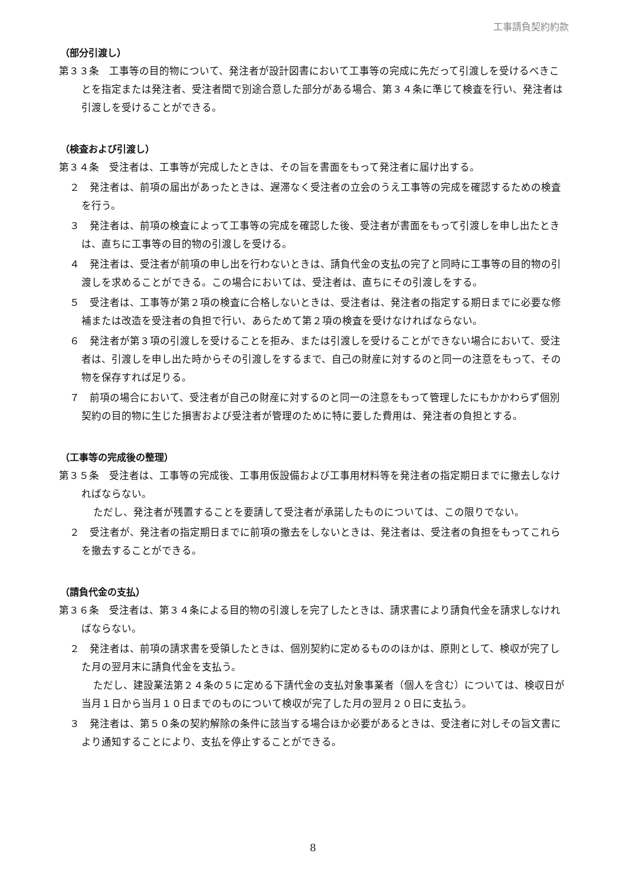工事請負契約約款
（部分引渡し）
第３３条　工事等の目的物について、発注者が設計図書において工事等の完成に先だって引渡しを受けるべきことを指定または発注者、受注者間で別途合意した部分がある場合、第３４条に準じて検査を行い、発注者は引渡しを受けることができる。
（検査および引渡し）
第３４条　受注者は、工事等が完成したときは、その旨を書面をもって発注者に届け出する。
２　発注者は、前項の届出があったときは、遅滞なく受注者の立会のうえ工事等の完成を確認するための検査を行う。
３　発注者は、前項の検査によって工事等の完成を確認した後、受注者が書面をもって引渡しを申し出たときは、直ちに工事等の目的物の引渡しを受ける。
４　発注者は、受注者が前項の申し出を行わないときは、請負代金の支払の完了と同時に工事等の目的物の引渡しを求めることができる。この場合においては、受注者は、直ちにその引渡しをする。
５　受注者は、工事等が第２項の検査に合格しないときは、受注者は、発注者の指定する期日までに必要な修補または改造を受注者の負担で行い、あらためて第２項の検査を受けなければならない。
６　発注者が第３項の引渡しを受けることを拒み、または引渡しを受けることができない場合において、受注者は、引渡しを申し出た時からその引渡しをするまで、自己の財産に対するのと同一の注意をもって、その物を保存すれば足りる。
７　前項の場合において、受注者が自己の財産に対するのと同一の注意をもって管理したにもかかわらず個別契約の目的物に生じた損害および受注者が管理のために特に要した費用は、発注者の負担とする。
（工事等の完成後の整理）
第３５条　受注者は、工事等の完成後、工事用仮設備および工事用材料等を発注者の指定期日までに撤去しなければならない。
ただし、発注者が残置することを要請して受注者が承諾したものについては、この限りでない。
２　受注者が、発注者の指定期日までに前項の撤去をしないときは、発注者は、受注者の負担をもってこれらを撤去することができる。
（請負代金の支払）
第３６条　受注者は、第３４条による目的物の引渡しを完了したときは、請求書により請負代金を請求しなければならない。
２　発注者は、前項の請求書を受領したときは、個別契約に定めるもののほかは、原則として、検収が完了した月の翌月末に請負代金を支払う。
ただし、建設業法第２４条の５に定める下請代金の支払対象事業者（個人を含む）については、検収日が当月１日から当月１０日までのものについて検収が完了した月の翌月２０日に支払う。
３　発注者は、第５０条の契約解除の条件に該当する場合ほか必要があるときは、受注者に対しその旨文書により通知することにより、支払を停止することができる。
8